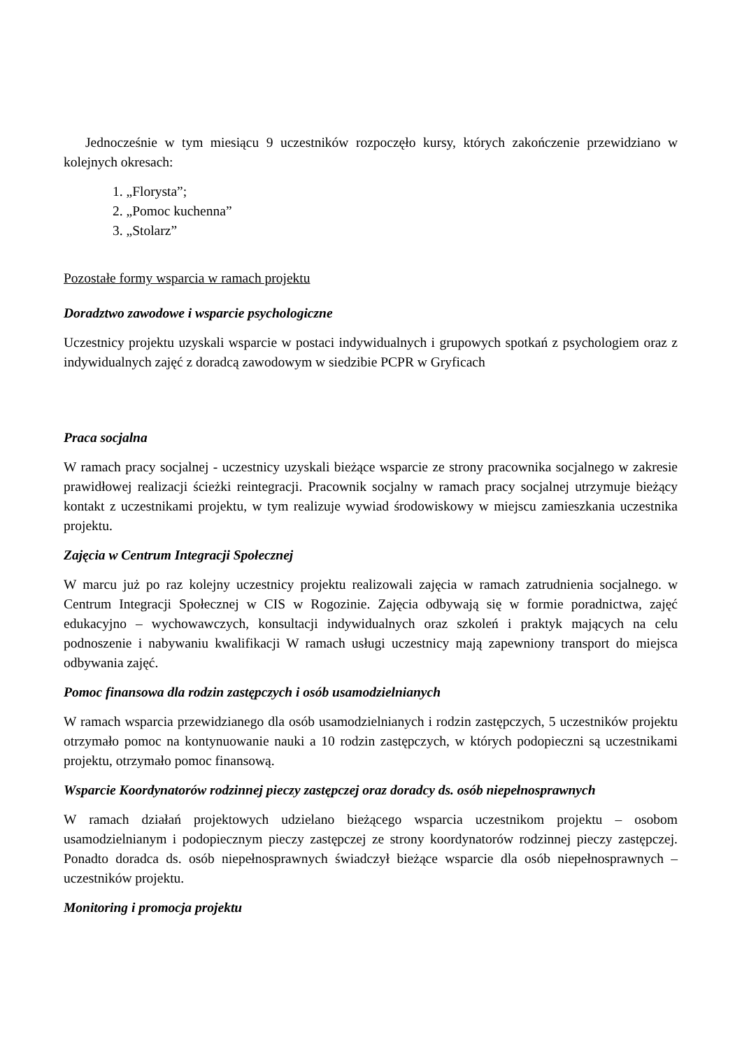Jednocześnie w tym miesiącu 9 uczestników rozpoczęło kursy, których zakończenie przewidziano w kolejnych okresach:
1. „Florysta”;
2. „Pomoc kuchenna”
3. „Stolarz”
Pozostałe formy wsparcia w ramach projektu
Doradztwo zawodowe i wsparcie psychologiczne
Uczestnicy projektu uzyskali wsparcie w postaci indywidualnych i grupowych spotkań z psychologiem oraz z indywidualnych zajęć z doradcą zawodowym w siedzibie PCPR w Gryficach
Praca socjalna
W ramach pracy socjalnej - uczestnicy uzyskali bieżące wsparcie ze strony pracownika socjalnego w zakresie prawidłowej realizacji ścieżki reintegracji. Pracownik socjalny w ramach pracy socjalnej utrzymuje bieżący kontakt z uczestnikami projektu, w tym realizuje wywiad środowiskowy w miejscu zamieszkania uczestnika projektu.
Zajęcia w Centrum Integracji Społecznej
W marcu już po raz kolejny uczestnicy projektu realizowali zajęcia w ramach zatrudnienia socjalnego. w Centrum Integracji Społecznej w CIS w Rogozinie. Zajęcia odbywają się w formie poradnictwa, zajęć edukacyjno – wychowawczych, konsultacji indywidualnych oraz szkoleń i praktyk mających na celu podnoszenie i nabywaniu kwalifikacji W ramach usługi uczestnicy mają zapewniony transport do miejsca odbywania zajęć.
Pomoc finansowa dla rodzin zastępczych i osób usamodzielnianych
W ramach wsparcia przewidzianego dla osób usamodzielnianych i rodzin zastępczych, 5 uczestników projektu otrzymało pomoc na kontynuowanie nauki a 10 rodzin zastępczych, w których podopieczni są uczestnikami projektu, otrzymało pomoc finansową.
Wsparcie Koordynatorów rodzinnej pieczy zastępczej oraz doradcy ds. osób niepełnosprawnych
W ramach działań projektowych udzielano bieżącego wsparcia uczestnikom projektu – osobom usamodzielnianym i podopiecznym pieczy zastępczej ze strony koordynatorów rodzinnej pieczy zastępczej. Ponadto doradca ds. osób niepełnosprawnych świadczył bieżące wsparcie dla osób niepełnosprawnych – uczestników projektu.
Monitoring i promocja projektu